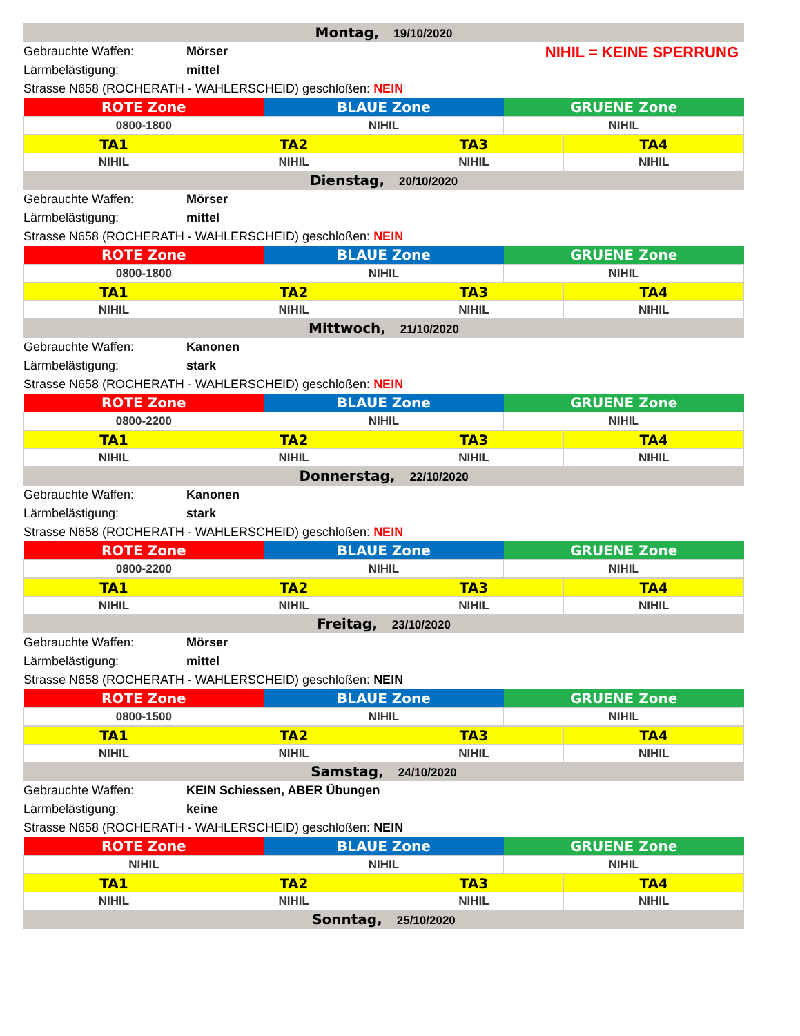Montag, 19/10/2020
NIHIL = KEINE SPERRUNG
Gebrauchte Waffen: Mörser
Lärmbelästigung: mittel
Strasse N658 (ROCHERATH - WAHLERSCHEID) geschloßen: NEIN
| ROTE Zone | BLAUE Zone | GRUENE Zone |
| 0800-1800 | NIHIL | NIHIL |
| TA1 | TA2 | TA3 | TA4 |
| NIHIL | NIHIL | NIHIL | NIHIL |
Dienstag, 20/10/2020
Gebrauchte Waffen: Mörser
Lärmbelästigung: mittel
Strasse N658 (ROCHERATH - WAHLERSCHEID) geschloßen: NEIN
| ROTE Zone | BLAUE Zone | GRUENE Zone |
| 0800-1800 | NIHIL | NIHIL |
| TA1 | TA2 | TA3 | TA4 |
| NIHIL | NIHIL | NIHIL | NIHIL |
Mittwoch, 21/10/2020
Gebrauchte Waffen: Kanonen
Lärmbelästigung: stark
Strasse N658 (ROCHERATH - WAHLERSCHEID) geschloßen: NEIN
| ROTE Zone | BLAUE Zone | GRUENE Zone |
| 0800-2200 | NIHIL | NIHIL |
| TA1 | TA2 | TA3 | TA4 |
| NIHIL | NIHIL | NIHIL | NIHIL |
Donnerstag, 22/10/2020
Gebrauchte Waffen: Kanonen
Lärmbelästigung: stark
Strasse N658 (ROCHERATH - WAHLERSCHEID) geschloßen: NEIN
| ROTE Zone | BLAUE Zone | GRUENE Zone |
| 0800-2200 | NIHIL | NIHIL |
| TA1 | TA2 | TA3 | TA4 |
| NIHIL | NIHIL | NIHIL | NIHIL |
Freitag, 23/10/2020
Gebrauchte Waffen: Mörser
Lärmbelästigung: mittel
Strasse N658 (ROCHERATH - WAHLERSCHEID) geschloßen: NEIN
| ROTE Zone | BLAUE Zone | GRUENE Zone |
| 0800-1500 | NIHIL | NIHIL |
| TA1 | TA2 | TA3 | TA4 |
| NIHIL | NIHIL | NIHIL | NIHIL |
Samstag, 24/10/2020
Gebrauchte Waffen: KEIN Schiessen, ABER Übungen
Lärmbelästigung: keine
Strasse N658 (ROCHERATH - WAHLERSCHEID) geschloßen: NEIN
| ROTE Zone | BLAUE Zone | GRUENE Zone |
| NIHIL | NIHIL | NIHIL |
| TA1 | TA2 | TA3 | TA4 |
| NIHIL | NIHIL | NIHIL | NIHIL |
Sonntag, 25/10/2020